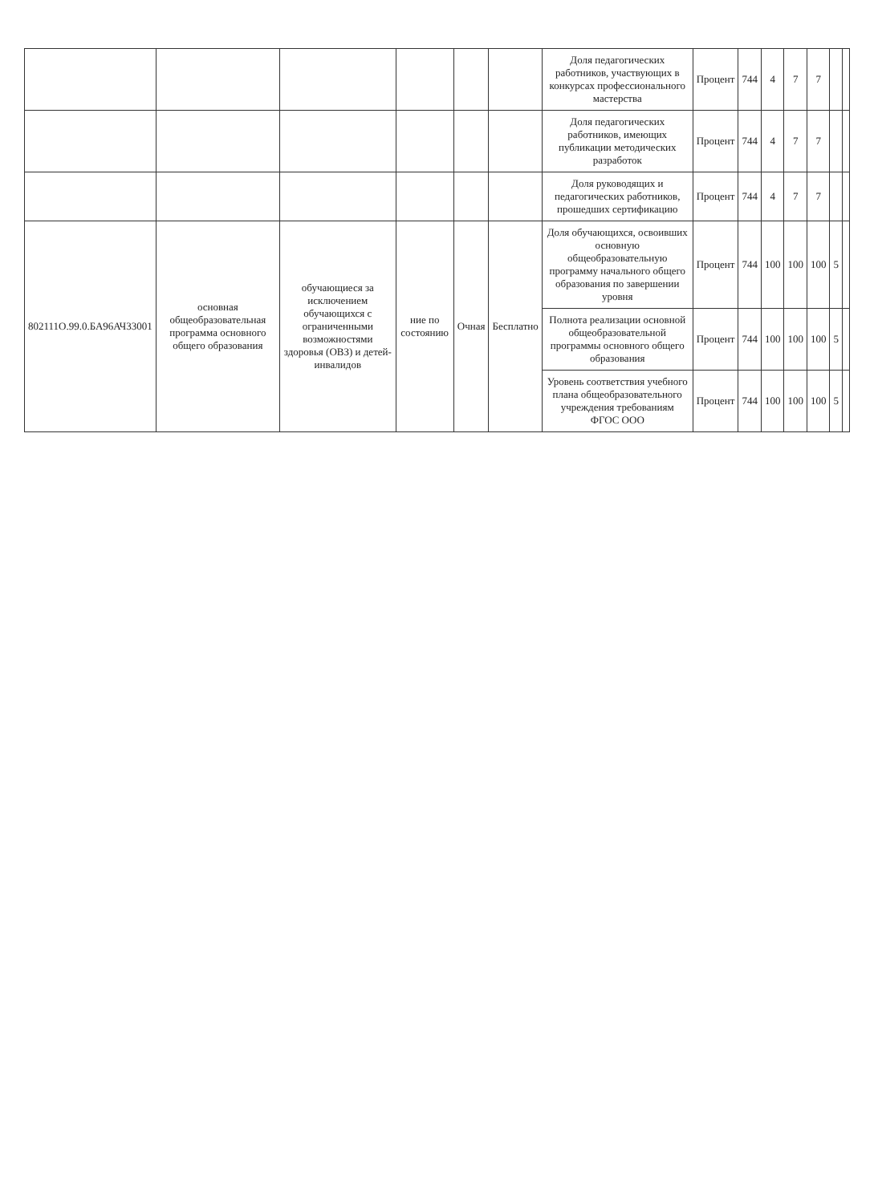| | | | | | | Доля педагогических работников, участвующих в конкурсах профессионального мастерства | Процент | 744 | 4 | 7 | 7 | | |
| | | | | | | Доля педагогических работников, имеющих публикации методических разработок | Процент | 744 | 4 | 7 | 7 | | |
| | | | | | | Доля руководящих и педагогических работников, прошедших сертификацию | Процент | 744 | 4 | 7 | 7 | | |
| 802111О.99.0.БА96АЧ33001 | основная общеобразовательная программа основного общего образования | обучающиеся за исключением обучающихся с ограниченными возможностями здоровья (ОВЗ) и детей-инвалидов | ние по состоянию | Очная | Бесплатно | Доля обучающихся, освоивших основную общеобразовательную программу начального общего образования по завершении уровня | Процент | 744 | 100 | 100 | 100 | 5 | |
| | | | | | | Полнота реализации основной общеобразовательной программы основного общего образования | Процент | 744 | 100 | 100 | 100 | 5 | |
| | | | | | | Уровень соответствия учебного плана общеобразовательного учреждения требованиям ФГОС ООО | Процент | 744 | 100 | 100 | 100 | 5 | |